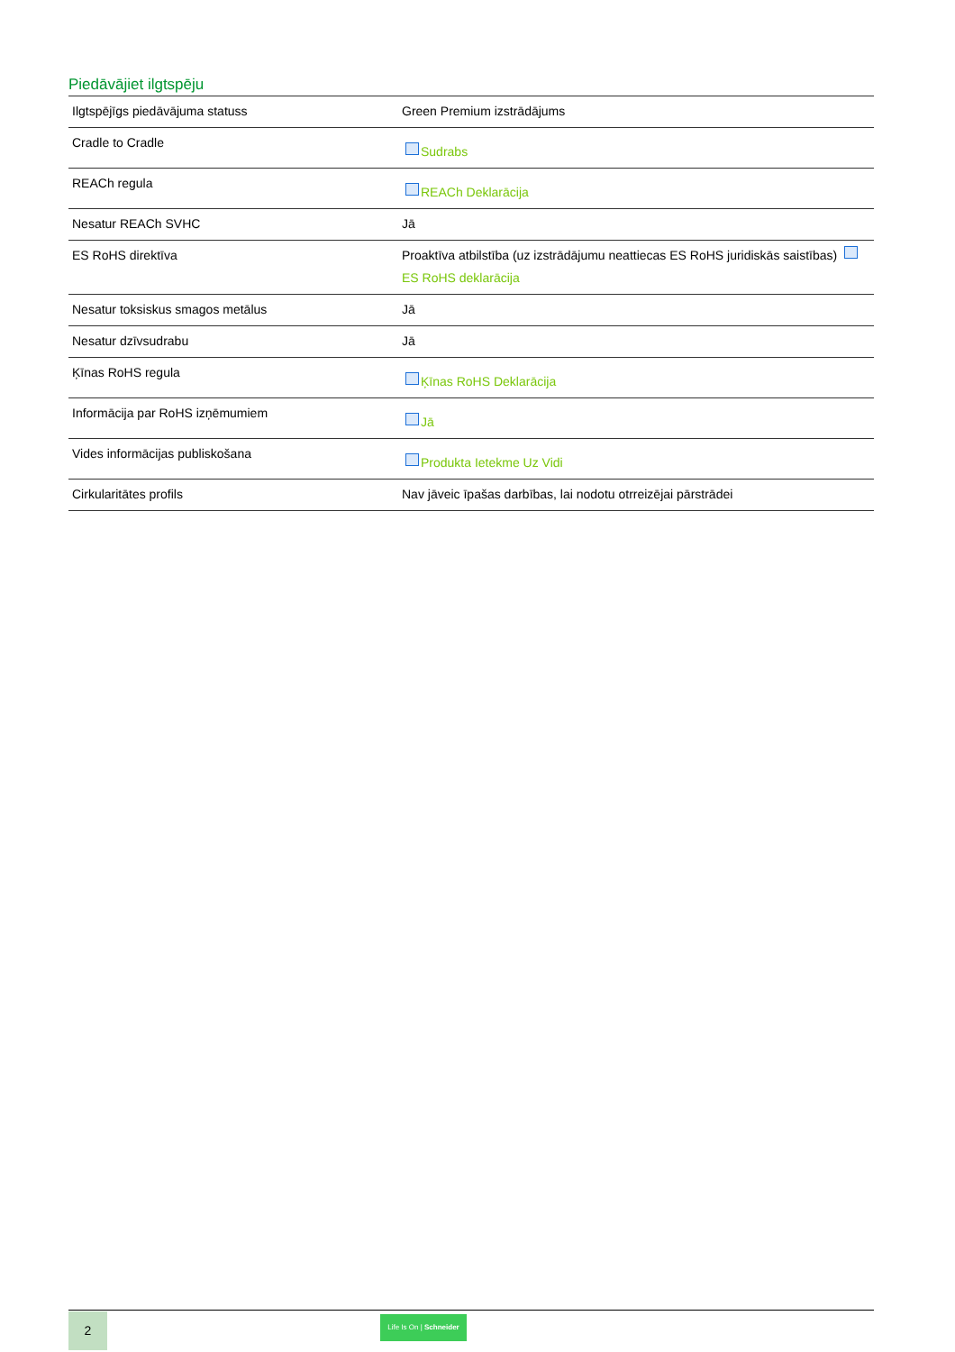Piedāvājiet ilgtspēju
| Ilgtspējīgs piedāvājuma statuss | Green Premium izstrādājums |
| Cradle to Cradle | Sudrabs |
| REACh regula | REACh Deklarācija |
| Nesatur REACh SVHC | Jā |
| ES RoHS direktīva | Proaktīva atbilstība (uz izstrādājumu neattiecas ES RoHS juridiskās saistības) ES RoHS deklarācija |
| Nesatur toksiskus smagos metālus | Jā |
| Nesatur dzīvsudrabu | Jā |
| Ķīnas RoHS regula | Ķīnas RoHS Deklarācija |
| Informācija par RoHS izņēmumiem | Jā |
| Vides informācijas publiskošana | Produkta Ietekme Uz Vidi |
| Cirkularitātes profils | Nav jāveic īpašas darbības, lai nodotu otrreizējai pārstrādei |
2
Life Is On | Schneider